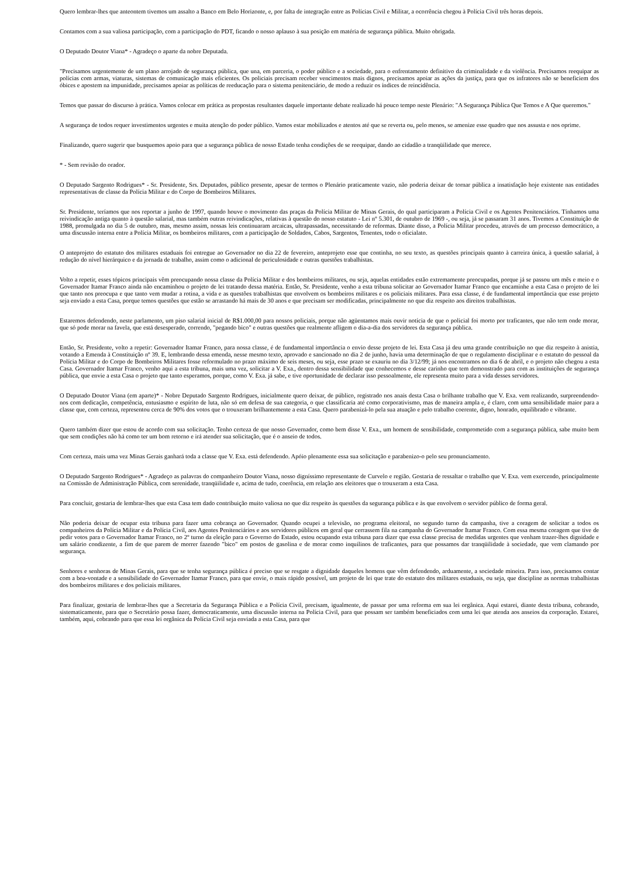Quero lembrar-lhes que anteontem tivemos um assalto a Banco em Belo Horizonte, e, por falta de integração entre as Polícias Civil e Militar, a ocorrência chegou à Polícia Civil três horas depois.
Contamos com a sua valiosa participação, com a participação do PDT, ficando o nosso aplauso à sua posição em matéria de segurança pública. Muito obrigada.
O Deputado Doutor Viana* - Agradeço o aparte da nobre Deputada.
"Precisamos urgentemente de um plano arrojado de segurança pública, que una, em parceria, o poder público e a sociedade, para o enfrentamento definitivo da criminalidade e da violência. Precisamos reequipar as polícias com armas, viaturas, sistemas de comunicação mais eficientes. Os policiais precisam receber vencimentos mais dignos, precisamos apoiar as ações da justiça, para que os infratores não se beneficiem dos óbices e apostem na impunidade, precisamos apoiar as políticas de reeducação para o sistema penitenciário, de modo a reduzir os índices de reincidência.
Temos que passar do discurso à prática. Vamos colocar em prática as propostas resultantes daquele importante debate realizado há pouco tempo neste Plenário: "A Segurança Pública Que Temos e A Que queremos."
A segurança de todos requer investimentos urgentes e muita atenção do poder público. Vamos estar mobilizados e atentos até que se reverta ou, pelo menos, se amenize esse quadro que nos assusta e nos oprime.
Finalizando, quero sugerir que busquemos apoio para que a segurança pública de nosso Estado tenha condições de se reequipar, dando ao cidadão a tranqüilidade que merece.
* - Sem revisão do orador.
O Deputado Sargento Rodrigues* - Sr. Presidente, Srs. Deputados, público presente, apesar de termos o Plenário praticamente vazio, não poderia deixar de tornar pública a insatisfação hoje existente nas entidades representativas de classe da Polícia Militar e do Corpo de Bombeiros Militares.
Sr. Presidente, teríamos que nos reportar a junho de 1997, quando houve o movimento das praças da Polícia Militar de Minas Gerais, do qual participaram a Polícia Civil e os Agentes Penitenciários. Tínhamos uma reivindicação antiga quanto à questão salarial, mas também outras reivindicações, relativas à questão do nosso estatuto - Lei nº 5.301, de outubro de 1969 -, ou seja, já se passaram 31 anos. Tivemos a Constituição de 1988, promulgada no dia 5 de outubro, mas, mesmo assim, nossas leis continuaram arcaicas, ultrapassadas, necessitando de reformas. Diante disso, a Polícia Militar procedeu, através de um processo democrático, a uma discussão interna entre a Polícia Militar, os bombeiros militares, com a participação de Soldados, Cabos, Sargentos, Tenentes, todo o oficialato.
O anteprojeto do estatuto dos militares estaduais foi entregue ao Governador no dia 22 de fevereiro, anteprojeto esse que continha, no seu texto, as questões principais quanto à carreira única, à questão salarial, à redução do nível hierárquico e da jornada de trabalho, assim como o adicional de periculosidade e outras questões trabalhistas.
Volto a repetir, esses tópicos principais vêm preocupando nossa classe da Polícia Militar e dos bombeiros militares, ou seja, aquelas entidades estão extremamente preocupadas, porque já se passou um mês e meio e o Governador Itamar Franco ainda não encaminhou o projeto de lei tratando dessa matéria. Então, Sr. Presidente, venho a esta tribuna solicitar ao Governador Itamar Franco que encaminhe a esta Casa o projeto de lei que tanto nos preocupa e que tanto vem mudar a rotina, a vida e as questões trabalhistas que envolvem os bombeiros militares e os policiais militares. Para essa classe, é de fundamental importância que esse projeto seja enviado a esta Casa, porque temos questões que estão se arrastando há mais de 30 anos e que precisam ser modificadas, principalmente no que diz respeito aos direitos trabalhistas.
Estaremos defendendo, neste parlamento, um piso salarial inicial de R$1.000,00 para nossos policiais, porque não agüentamos mais ouvir notícia de que o policial foi morto por traficantes, que não tem onde morar, que só pode morar na favela, que está desesperado, correndo, "pegando bico" e outras questões que realmente afligem o dia-a-dia dos servidores da segurança pública.
Então, Sr. Presidente, volto a repetir: Governador Itamar Franco, para nossa classe, é de fundamental importância o envio desse projeto de lei. Esta Casa já deu uma grande contribuição no que diz respeito à anistia, votando a Emenda à Constituição nº 39. E, lembrando dessa emenda, nesse mesmo texto, aprovado e sancionado no dia 2 de junho, havia uma determinação de que o regulamento disciplinar e o estatuto do pessoal da Polícia Militar e do Corpo de Bombeiros Militares fosse reformulado no prazo máximo de seis meses, ou seja, esse prazo se exauriu no dia 3/12/99; já nos encontramos no dia 6 de abril, e o projeto não chegou a esta Casa. Governador Itamar Franco, venho aqui a esta tribuna, mais uma vez, solicitar a V. Exa., dentro dessa sensibilidade que conhecemos e desse carinho que tem demonstrado para com as instituições de segurança pública, que envie a esta Casa o projeto que tanto esperamos, porque, como V. Exa. já sabe, e tive oportunidade de declarar isso pessoalmente, ele representa muito para a vida desses servidores.
O Deputado Doutor Viana (em aparte)* - Nobre Deputado Sargento Rodrigues, inicialmente quero deixar, de público, registrado nos anais desta Casa o brilhante trabalho que V. Exa. vem realizando, surpreendendo-nos com dedicação, competência, entusiasmo e espírito de luta, não só em defesa de sua categoria, o que classificaria até como corporativismo, mas de maneira ampla e, é claro, com uma sensibilidade maior para a classe que, com certeza, representou cerca de 90% dos votos que o trouxeram brilhantemente a esta Casa. Quero parabenizá-lo pela sua atuação e pelo trabalho coerente, digno, honrado, equilibrado e vibrante.
Quero também dizer que estou de acordo com sua solicitação. Tenho certeza de que nosso Governador, como bem disse V. Exa., um homem de sensibilidade, comprometido com a segurança pública, sabe muito bem que sem condições não há como ter um bom retorno e irá atender sua solicitação, que é o anseio de todos.
Com certeza, mais uma vez Minas Gerais ganhará toda a classe que V. Exa. está defendendo. Apóio plenamente essa sua solicitação e parabenizo-o pelo seu pronunciamento.
O Deputado Sargento Rodrigues* - Agradeço as palavras do companheiro Doutor Viana, nosso digníssimo representante de Curvelo e região. Gostaria de ressaltar o trabalho que V. Exa. vem exercendo, principalmente na Comissão de Administração Pública, com serenidade, tranqüilidade e, acima de tudo, coerência, em relação aos eleitores que o trouxeram a esta Casa.
Para concluir, gostaria de lembrar-lhes que esta Casa tem dado contribuição muito valiosa no que diz respeito às questões da segurança pública e às que envolvem o servidor público de forma geral.
Não poderia deixar de ocupar esta tribuna para fazer uma cobrança ao Governador. Quando ocupei a televisão, no programa eleitoral, no segundo turno da campanha, tive a coragem de solicitar a todos os companheiros da Polícia Militar e da Polícia Civil, aos Agentes Penitenciários e aos servidores públicos em geral que cerrassem fila na campanha do Governador Itamar Franco. Com essa mesma coragem que tive de pedir votos para o Governador Itamar Franco, no 2º turno da eleição para o Governo do Estado, estou ocupando esta tribuna para dizer que essa classe precisa de medidas urgentes que venham trazer-lhes dignidade e um salário condizente, a fim de que parem de morrer fazendo "bico" em postos de gasolina e de morar como inquilinos de traficantes, para que possamos dar tranqüilidade à sociedade, que vem clamando por segurança.
Senhores e senhoras de Minas Gerais, para que se tenha segurança pública é preciso que se resgate a dignidade daqueles homens que vêm defendendo, arduamente, a sociedade mineira. Para isso, precisamos contar com a boa-vontade e a sensibilidade do Governador Itamar Franco, para que envie, o mais rápido possível, um projeto de lei que trate do estatuto dos militares estaduais, ou seja, que discipline as normas trabalhistas dos bombeiros militares e dos policiais militares.
Para finalizar, gostaria de lembrar-lhes que a Secretaria da Segurança Pública e a Polícia Civil, precisam, igualmente, de passar por uma reforma em sua lei orgânica. Aqui estarei, diante desta tribuna, cobrando, sistematicamente, para que o Secretário possa fazer, democraticamente, uma discussão interna na Polícia Civil, para que possam ser também beneficiados com uma lei que atenda aos anseios da corporação. Estarei, também, aqui, cobrando para que essa lei orgânica da Polícia Civil seja enviada a esta Casa, para que